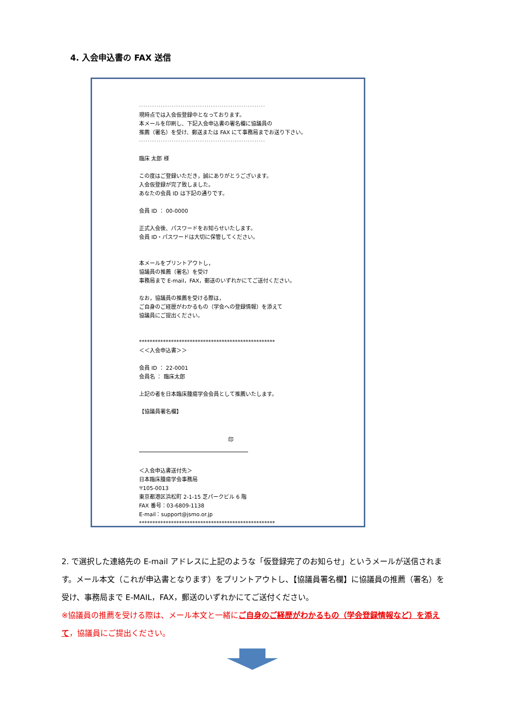4. 入会申込書の FAX 送信
··························································
現時点では入会仮登録中となっております。
本メールを印刷し、下記入会申込書の署名欄に協議員の
推薦（署名）を受け、郵送または FAX にて事務局までお送り下さい。
··························································
臨床 太郎 様
この度はご登録いただき，誠にありがとうございます。
入会仮登録が完了致しました。
あなたの会員 ID は下記の通りです。
会員 ID ： 00-0000
正式入会後、パスワードをお知らせいたします。
会員 ID・パスワードは大切に保管してください。
本メールをプリントアウトし，
協議員の推薦（署名）を受け
事務局まで E-mail，FAX，郵送のいずれかにてご送付ください。
なお，協議員の推薦を受ける際は，
ご自身のご経歴がわかるもの（学会への登録情報）を添えて
協議員にご提出ください。
***************************************************
＜＜入会申込書＞＞
会員 ID ： 22-0001
会員名 ： 臨床太郎
上記の者を日本臨床腫瘍学会会員として推薦いたします。
【協議員署名欄】
印
＜入会申込書送付先＞
日本臨床腫瘍学会事務局
〒105-0013
東京都港区浜松町 2-1-15 芝パークビル 6 階
FAX 番号：03-6809-1138
E-mail：support@jsmo.or.jp
***************************************************
2. で選択した連絡先の E-mail アドレスに上記のような「仮登録完了のお知らせ」というメールが送信されます。メール本文（これが申込書となります）をプリントアウトし、【協議員署名欄】に協議員の推薦（署名）を受け、事務局まで E-MAIL，FAX，郵送のいずれかにてご送付ください。
※協議員の推薦を受ける際は、メール本文と一緒にご自身のご経歴がわかるもの（学会登録情報など）を添えて，協議員にご提出ください。